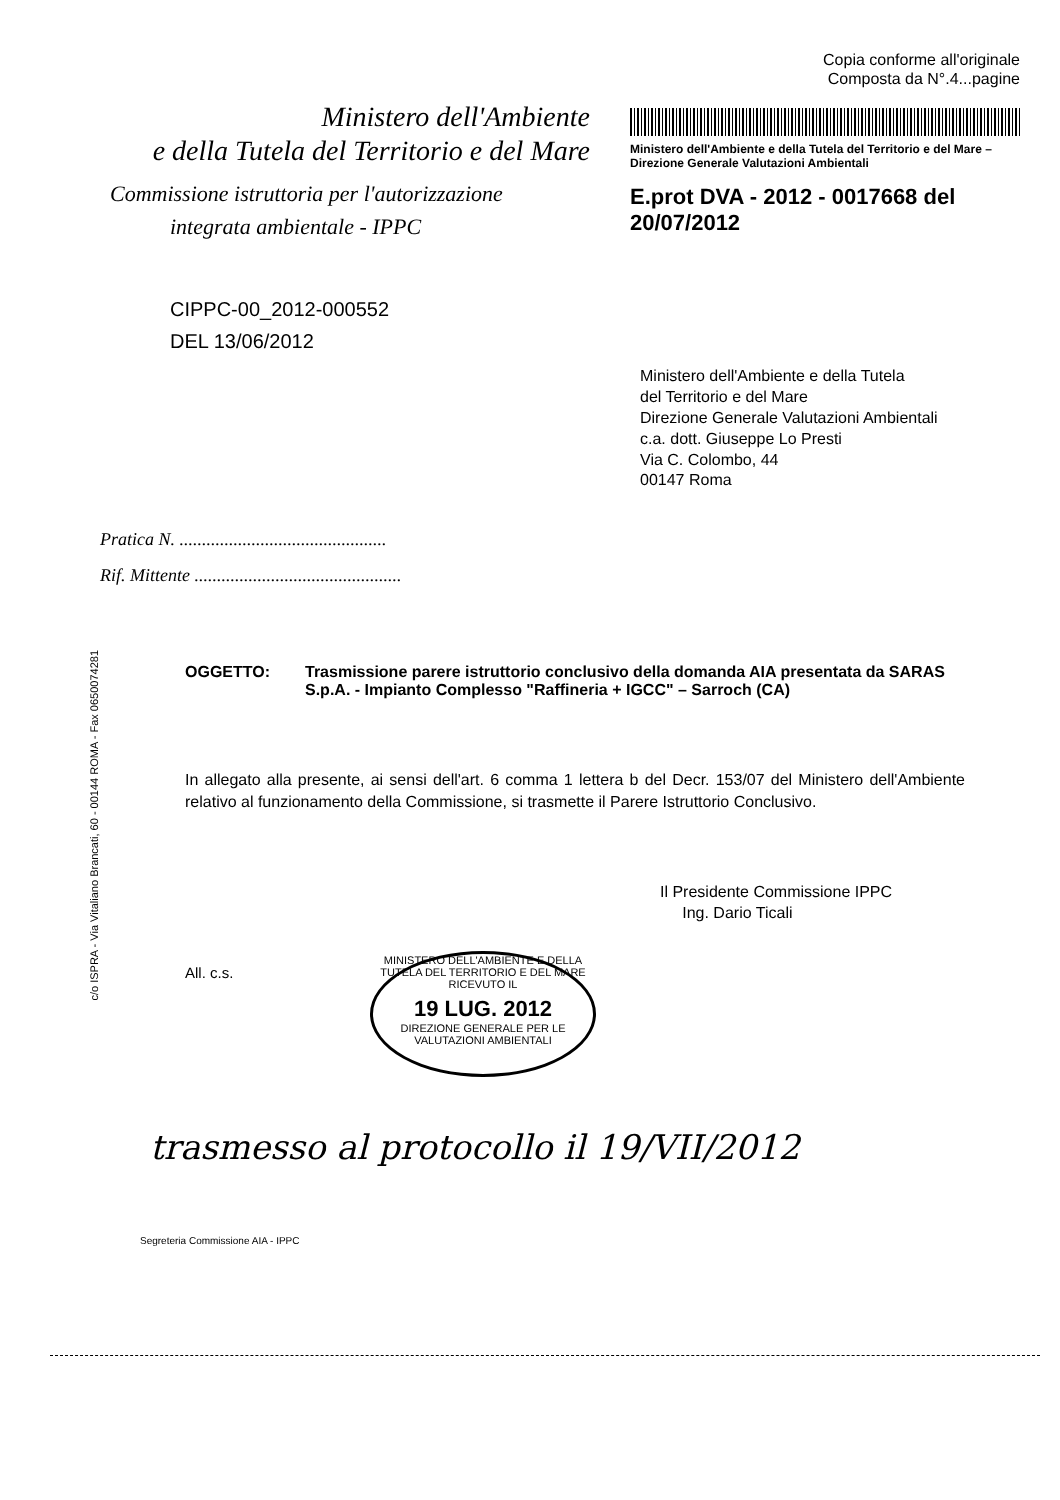Ministero dell'Ambiente
e della Tutela del Territorio e del Mare
Commissione istruttoria per l'autorizzazione
integrata ambientale - IPPC
CIPPC-00_2012-000552
DEL 13/06/2012
Copia conforme all'originale
Composta da N°.4...pagine
Ministero dell'Ambiente e della Tutela del Territorio e del Mare – Direzione Generale Valutazioni Ambientali
E.prot DVA - 2012 - 0017668 del 20/07/2012
Ministero dell'Ambiente e della Tutela
del Territorio e del Mare
Direzione Generale Valutazioni Ambientali
c.a. dott. Giuseppe Lo Presti
Via C. Colombo, 44
00147 Roma
Pratica N. ..............................................
Rif. Mittente ..............................................
OGGETTO: Trasmissione parere istruttorio conclusivo della domanda AIA presentata da SARAS S.p.A. - Impianto Complesso "Raffineria + IGCC" – Sarroch (CA)
In allegato alla presente, ai sensi dell'art. 6 comma 1 lettera b del Decr. 153/07 del Ministero dell'Ambiente relativo al funzionamento della Commissione, si trasmette il Parere Istruttorio Conclusivo.
Il Presidente Commissione IPPC
Ing. Dario Ticali
All. c.s.
MINISTERO DELL'AMBIENTE E DELLA TUTELA DEL TERRITORIO E DEL MARE
RICEVUTO IL
19 LUG. 2012
DIREZIONE GENERALE PER LE VALUTAZIONI AMBIENTALI
trasmesso al protocollo il 19/VII/2012
c/o ISPRA - Via Vitaliano Brancati, 60 - 00144 ROMA - Fax 0650074281
Segreteria Commissione AIA - IPPC